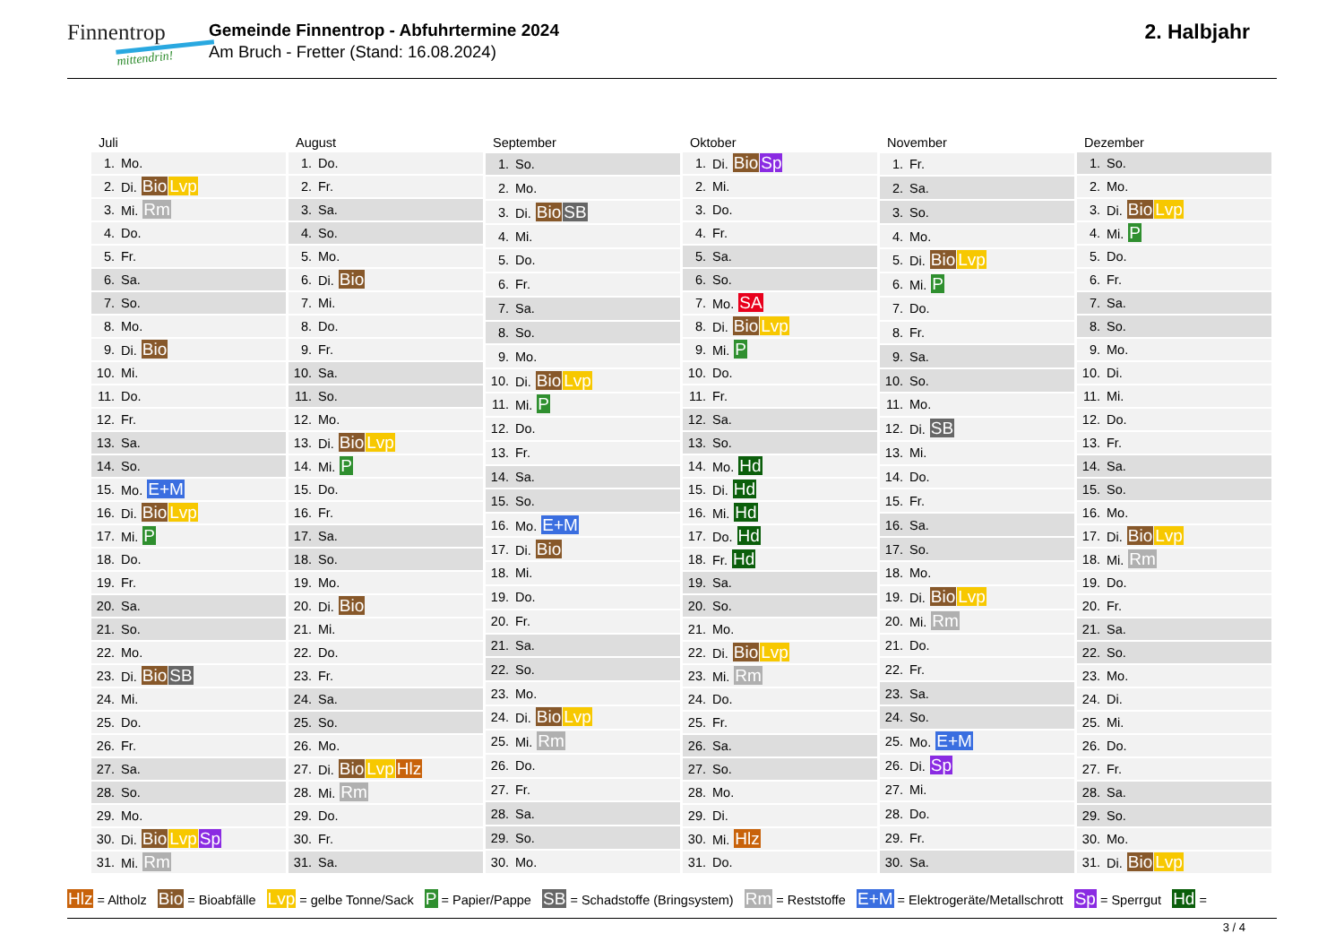Finnentrop
mittendrin!
Gemeinde Finnentrop - Abfuhrtermine 2024
Am Bruch - Fretter (Stand: 16.08.2024)
2. Halbjahr
| Juli | |
| --- | --- |
| 1. | Mo. |
| 2. | Di. Bio Lvp |
| 3. | Mi. Rm |
| 4. | Do. |
| 5. | Fr. |
| 6. | Sa. |
| 7. | So. |
| 8. | Mo. |
| 9. | Di. Bio |
| 10. | Mi. |
| 11. | Do. |
| 12. | Fr. |
| 13. | Sa. |
| 14. | So. |
| 15. | Mo. E+M |
| 16. | Di. Bio Lvp |
| 17. | Mi. P |
| 18. | Do. |
| 19. | Fr. |
| 20. | Sa. |
| 21. | So. |
| 22. | Mo. |
| 23. | Di. Bio SB |
| 24. | Mi. |
| 25. | Do. |
| 26. | Fr. |
| 27. | Sa. |
| 28. | So. |
| 29. | Mo. |
| 30. | Di. Bio Lvp Sp |
| 31. | Mi. Rm |
| August | |
| --- | --- |
| 1. | Do. |
| 2. | Fr. |
| 3. | Sa. |
| 4. | So. |
| 5. | Mo. |
| 6. | Di. Bio |
| 7. | Mi. |
| 8. | Do. |
| 9. | Fr. |
| 10. | Sa. |
| 11. | So. |
| 12. | Mo. |
| 13. | Di. Bio Lvp |
| 14. | Mi. P |
| 15. | Do. |
| 16. | Fr. |
| 17. | Sa. |
| 18. | So. |
| 19. | Mo. |
| 20. | Di. Bio |
| 21. | Mi. |
| 22. | Do. |
| 23. | Fr. |
| 24. | Sa. |
| 25. | So. |
| 26. | Mo. |
| 27. | Di. Bio Lvp Hlz |
| 28. | Mi. Rm |
| 29. | Do. |
| 30. | Fr. |
| 31. | Sa. |
| September | |
| --- | --- |
| 1. | So. |
| 2. | Mo. |
| 3. | Di. Bio SB |
| 4. | Mi. |
| 5. | Do. |
| 6. | Fr. |
| 7. | Sa. |
| 8. | So. |
| 9. | Mo. |
| 10. | Di. Bio Lvp |
| 11. | Mi. P |
| 12. | Do. |
| 13. | Fr. |
| 14. | Sa. |
| 15. | So. |
| 16. | Mo. E+M |
| 17. | Di. Bio |
| 18. | Mi. |
| 19. | Do. |
| 20. | Fr. |
| 21. | Sa. |
| 22. | So. |
| 23. | Mo. |
| 24. | Di. Bio Lvp |
| 25. | Mi. Rm |
| 26. | Do. |
| 27. | Fr. |
| 28. | Sa. |
| 29. | So. |
| 30. | Mo. |
| Oktober | |
| --- | --- |
| 1. | Di. Bio Sp |
| 2. | Mi. |
| 3. | Do. |
| 4. | Fr. |
| 5. | Sa. |
| 6. | So. |
| 7. | Mo. SA |
| 8. | Di. Bio Lvp |
| 9. | Mi. P |
| 10. | Do. |
| 11. | Fr. |
| 12. | Sa. |
| 13. | So. |
| 14. | Mo. Hd |
| 15. | Di. Hd |
| 16. | Mi. Hd |
| 17. | Do. Hd |
| 18. | Fr. Hd |
| 19. | Sa. |
| 20. | So. |
| 21. | Mo. |
| 22. | Di. Bio Lvp |
| 23. | Mi. Rm |
| 24. | Do. |
| 25. | Fr. |
| 26. | Sa. |
| 27. | So. |
| 28. | Mo. |
| 29. | Di. |
| 30. | Mi. Hlz |
| 31. | Do. |
| November | |
| --- | --- |
| 1. | Fr. |
| 2. | Sa. |
| 3. | So. |
| 4. | Mo. |
| 5. | Di. Bio Lvp |
| 6. | Mi. P |
| 7. | Do. |
| 8. | Fr. |
| 9. | Sa. |
| 10. | So. |
| 11. | Mo. |
| 12. | Di. SB |
| 13. | Mi. |
| 14. | Do. |
| 15. | Fr. |
| 16. | Sa. |
| 17. | So. |
| 18. | Mo. |
| 19. | Di. Bio Lvp |
| 20. | Mi. Rm |
| 21. | Do. |
| 22. | Fr. |
| 23. | Sa. |
| 24. | So. |
| 25. | Mo. E+M |
| 26. | Di. Sp |
| 27. | Mi. |
| 28. | Do. |
| 29. | Fr. |
| 30. | Sa. |
| Dezember | |
| --- | --- |
| 1. | So. |
| 2. | Mo. |
| 3. | Di. Bio Lvp |
| 4. | Mi. P |
| 5. | Do. |
| 6. | Fr. |
| 7. | Sa. |
| 8. | So. |
| 9. | Mo. |
| 10. | Di. |
| 11. | Mi. |
| 12. | Do. |
| 13. | Fr. |
| 14. | Sa. |
| 15. | So. |
| 16. | Mo. |
| 17. | Di. Bio Lvp |
| 18. | Mi. Rm |
| 19. | Do. |
| 20. | Fr. |
| 21. | Sa. |
| 22. | So. |
| 23. | Mo. |
| 24. | Di. |
| 25. | Mi. |
| 26. | Do. |
| 27. | Fr. |
| 28. | Sa. |
| 29. | So. |
| 30. | Mo. |
| 31. | Di. Bio Lvp |
Hlz = Altholz Bio = Bioabfälle Lvp = gelbe Tonne/Sack P = Papier/Pappe SB = Schadstoffe (Bringsystem) Rm = Reststoffe E+M = Elektrogeräte/Metallschrott Sp = Sperrgut Hd =
3 / 4